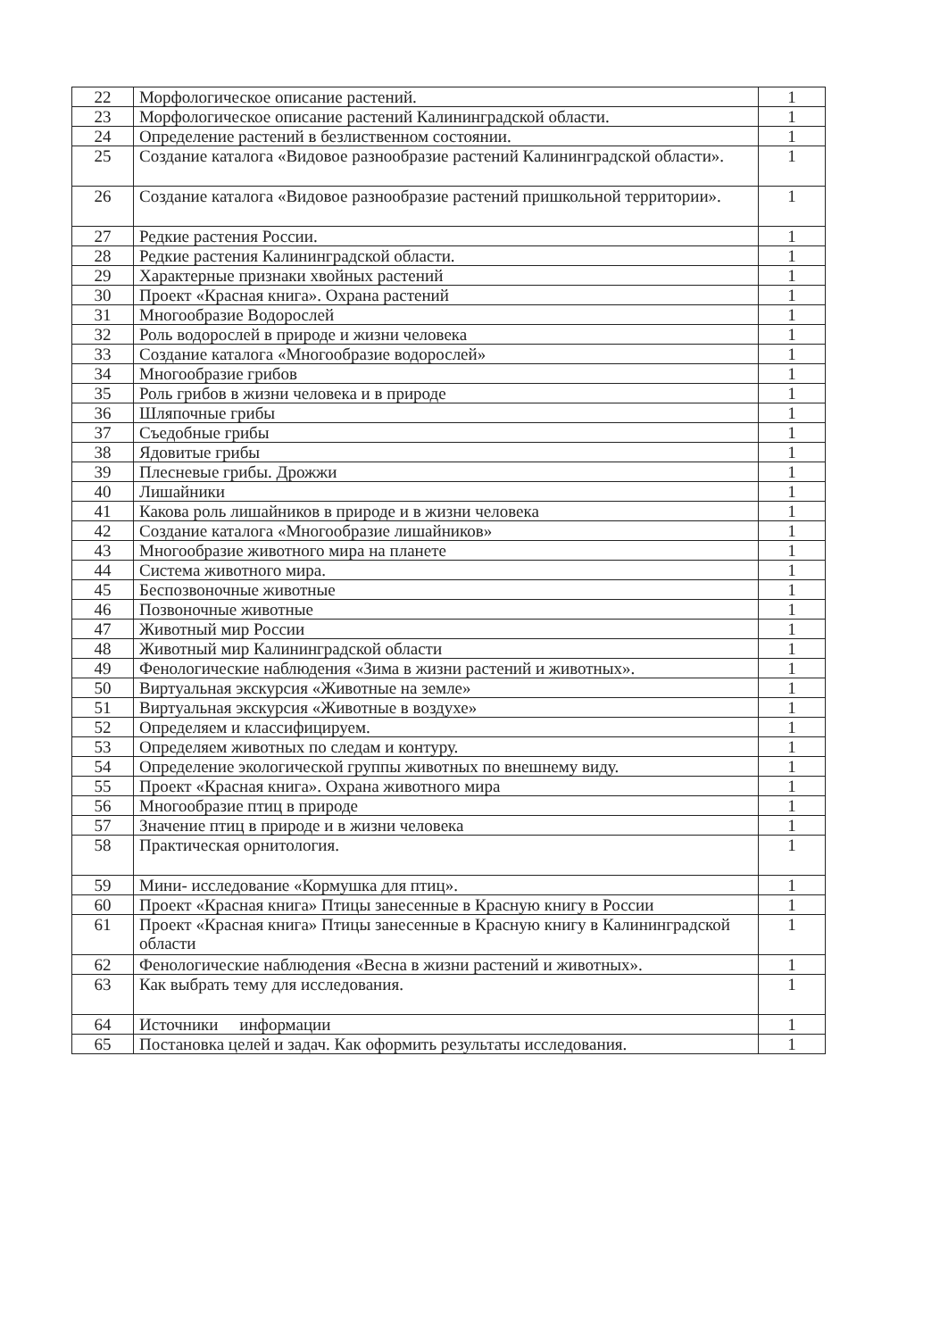| 22 | Морфологическое описание растений. | 1 |
| 23 | Морфологическое описание растений Калининградской области. | 1 |
| 24 | Определение растений в безлиственном состоянии. | 1 |
| 25 | Создание каталога «Видовое разнообразие растений Калининградской области». | 1 |
| 26 | Создание каталога «Видовое разнообразие растений пришкольной территории». | 1 |
| 27 | Редкие растения России. | 1 |
| 28 | Редкие растения Калининградской области. | 1 |
| 29 | Характерные признаки хвойных растений | 1 |
| 30 | Проект «Красная книга». Охрана растений | 1 |
| 31 | Многообразие Водорослей | 1 |
| 32 | Роль водорослей в природе и жизни человека | 1 |
| 33 | Создание каталога «Многообразие водорослей» | 1 |
| 34 | Многообразие грибов | 1 |
| 35 | Роль грибов в жизни человека и в природе | 1 |
| 36 | Шляпочные грибы | 1 |
| 37 | Съедобные грибы | 1 |
| 38 | Ядовитые грибы | 1 |
| 39 | Плесневые грибы. Дрожжи | 1 |
| 40 | Лишайники | 1 |
| 41 | Какова роль лишайников в природе и в жизни человека | 1 |
| 42 | Создание каталога «Многообразие лишайников» | 1 |
| 43 | Многообразие животного мира на планете | 1 |
| 44 | Система животного мира. | 1 |
| 45 | Беспозвоночные животные | 1 |
| 46 | Позвоночные животные | 1 |
| 47 | Животный мир России | 1 |
| 48 | Животный мир Калининградской области | 1 |
| 49 | Фенологические наблюдения «Зима в жизни растений и животных». | 1 |
| 50 | Виртуальная экскурсия «Животные на земле» | 1 |
| 51 | Виртуальная экскурсия «Животные в воздухе» | 1 |
| 52 | Определяем и классифицируем. | 1 |
| 53 | Определяем животных по следам и контуру. | 1 |
| 54 | Определение экологической группы животных по внешнему виду. | 1 |
| 55 | Проект «Красная книга». Охрана животного мира | 1 |
| 56 | Многообразие птиц в природе | 1 |
| 57 | Значение птиц в природе и в жизни человека | 1 |
| 58 | Практическая орнитология. | 1 |
| 59 | Мини- исследование «Кормушка для птиц». | 1 |
| 60 | Проект «Красная книга» Птицы занесенные в Красную книгу в России | 1 |
| 61 | Проект «Красная книга» Птицы занесенные в Красную книгу в Калининградской области | 1 |
| 62 | Фенологические наблюдения «Весна в жизни растений и животных». | 1 |
| 63 | Как выбрать тему для исследования. | 1 |
| 64 | Источники информации | 1 |
| 65 | Постановка целей и задач. Как оформить результаты исследования. | 1 |